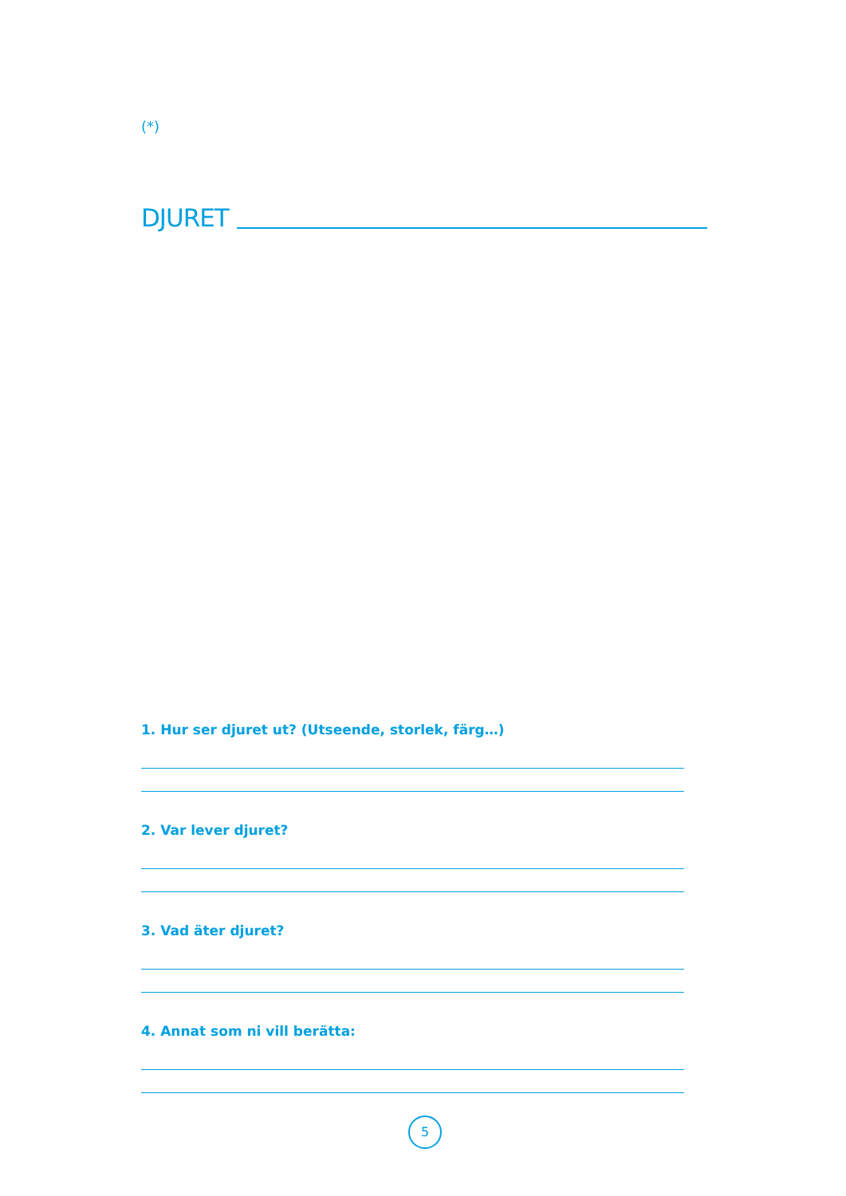(*)
DJURET
1. Hur ser djuret ut? (Utseende, storlek, färg…)
2. Var lever djuret?
3. Vad äter djuret?
4. Annat som ni vill berätta:
5